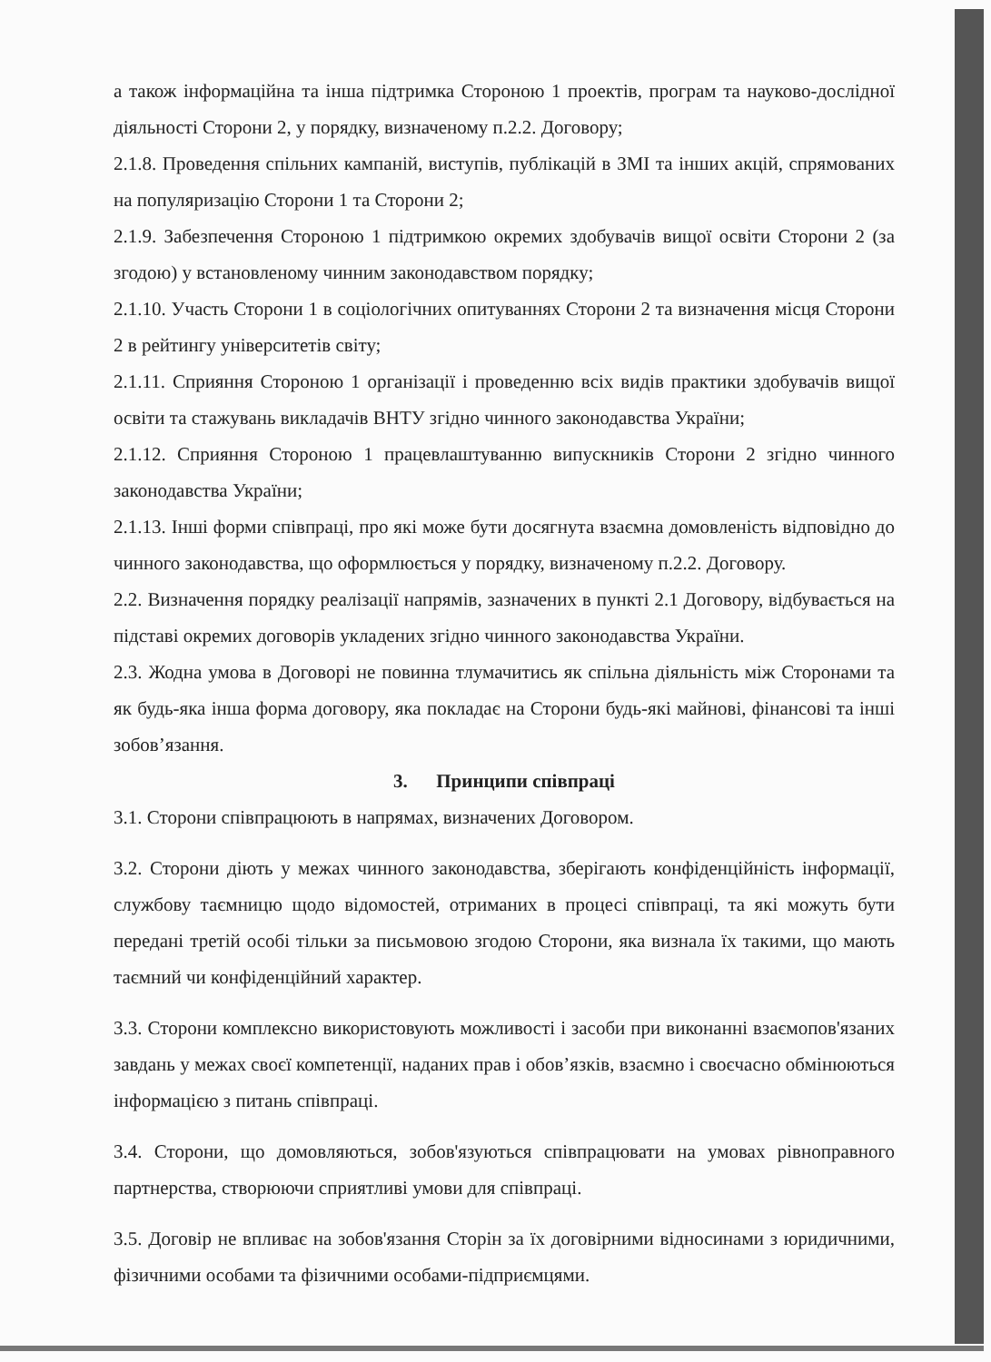а також інформаційна та інша підтримка Стороною 1 проектів, програм та науково-дослідної діяльності Сторони 2, у порядку, визначеному п.2.2. Договору;
2.1.8. Проведення спільних кампаній, виступів, публікацій в ЗМІ та інших акцій, спрямованих на популяризацію Сторони 1 та Сторони 2;
2.1.9. Забезпечення Стороною 1 підтримкою окремих здобувачів вищої освіти Сторони 2 (за згодою) у встановленому чинним законодавством порядку;
2.1.10. Участь Сторони 1 в соціологічних опитуваннях Сторони 2 та визначення місця Сторони 2 в рейтингу університетів світу;
2.1.11. Сприяння Стороною 1 організації і проведенню всіх видів практики здобувачів вищої освіти та стажувань викладачів ВНТУ згідно чинного законодавства України;
2.1.12. Сприяння Стороною 1 працевлаштуванню випускників Сторони 2 згідно чинного законодавства України;
2.1.13. Інші форми співпраці, про які може бути досягнута взаємна домовленість відповідно до чинного законодавства, що оформлюється у порядку, визначеному п.2.2. Договору.
2.2. Визначення порядку реалізації напрямів, зазначених в пункті 2.1 Договору, відбувається на підставі окремих договорів укладених згідно чинного законодавства України.
2.3. Жодна умова в Договорі не повинна тлумачитись як спільна діяльність між Сторонами та як будь-яка інша форма договору, яка покладає на Сторони будь-які майнові, фінансові та інші зобов’язання.
3. Принципи співпраці
3.1. Сторони співпрацюють в напрямах, визначених Договором.
3.2. Сторони діють у межах чинного законодавства, зберігають конфіденційність інформації, службову таємницю щодо відомостей, отриманих в процесі співпраці, та які можуть бути передані третій особі тільки за письмовою згодою Сторони, яка визнала їх такими, що мають таємний чи конфіденційний характер.
3.3. Сторони комплексно використовують можливості і засоби при виконанні взаємопов'язаних завдань у межах своєї компетенції, наданих прав і обов’язків, взаємно і своєчасно обмінюються інформацією з питань співпраці.
3.4. Сторони, що домовляються, зобов'язуються співпрацювати на умовах рівноправного партнерства, створюючи сприятливі умови для співпраці.
3.5. Договір не впливає на зобов'язання Сторін за їх договірними відносинами з юридичними, фізичними особами та фізичними особами-підприємцями.